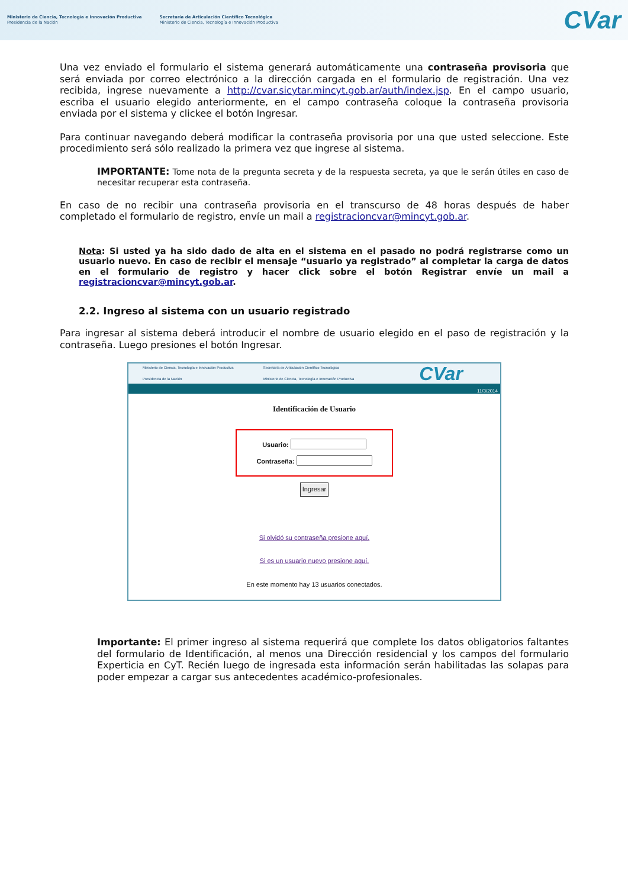Ministerio de Ciencia, Tecnología e Innovación Productiva
Presidencia de la Nación
Secretaría de Articulación Científico Tecnológica
Ministerio de Ciencia, Tecnología e Innovación Productiva
CVar
Una vez enviado el formulario el sistema generará automáticamente una contraseña provisoria que será enviada por correo electrónico a la dirección cargada en el formulario de registración. Una vez recibida, ingrese nuevamente a http://cvar.sicytar.mincyt.gob.ar/auth/index.jsp. En el campo usuario, escriba el usuario elegido anteriormente, en el campo contraseña coloque la contraseña provisoria enviada por el sistema y clickee el botón Ingresar.
Para continuar navegando deberá modificar la contraseña provisoria por una que usted seleccione. Este procedimiento será sólo realizado la primera vez que ingrese al sistema.
IMPORTANTE: Tome nota de la pregunta secreta y de la respuesta secreta, ya que le serán útiles en caso de necesitar recuperar esta contraseña.
En caso de no recibir una contraseña provisoria en el transcurso de 48 horas después de haber completado el formulario de registro, envíe un mail a registracioncvar@mincyt.gob.ar.
Nota: Si usted ya ha sido dado de alta en el sistema en el pasado no podrá registrarse como un usuario nuevo. En caso de recibir el mensaje “usuario ya registrado” al completar la carga de datos en el formulario de registro y hacer click sobre el botón Registrar envíe un mail a registracioncvar@mincyt.gob.ar.
2.2. Ingreso al sistema con un usuario registrado
Para ingresar al sistema deberá introducir el nombre de usuario elegido en el paso de registración y la contraseña. Luego presiones el botón Ingresar.
Ministerio de Ciencia, Tecnología e Innovación Productiva
Presidencia de la Nación Secretaría de Articulación Científico Tecnológica
Ministerio de Ciencia, Tecnología e Innovación Productiva CVar
11/3/2014
Identificación de Usuario
Usuario:
Contraseña:
Ingresar
Si olvidó su contraseña presione aquí.
Si es un usuario nuevo presione aquí.
En este momento hay 13 usuarios conectados.
Importante: El primer ingreso al sistema requerirá que complete los datos obligatorios faltantes del formulario de Identificación, al menos una Dirección residencial y los campos del formulario Experticia en CyT. Recién luego de ingresada esta información serán habilitadas las solapas para poder empezar a cargar sus antecedentes académico-profesionales.